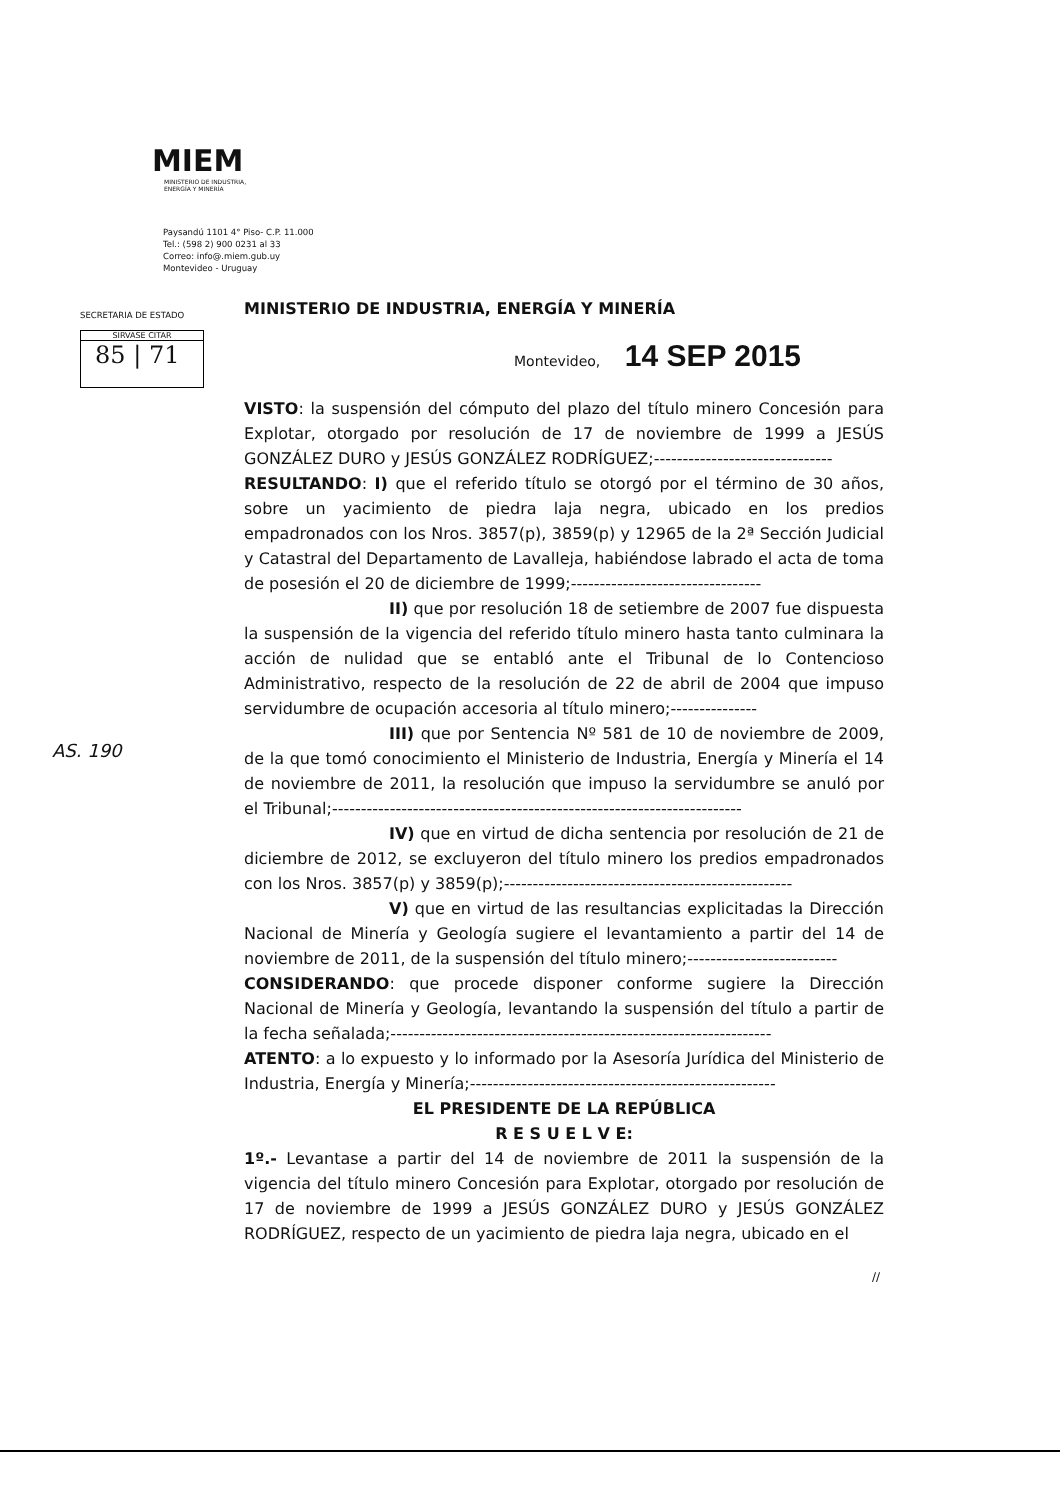MIEM
MINISTERIO DE INDUSTRIA,
ENERGÍA Y MINERÍA
Paysandú 1101 4° Piso- C.P. 11.000
Tel.: (598 2) 900 0231 al 33
Correo: info@.miem.gub.uy
Montevideo - Uruguay
SECRETARIA DE ESTADO
SIRVASE CITAR
85 | 71
AS. 190
MINISTERIO DE INDUSTRIA, ENERGÍA Y MINERÍA
Montevideo, 14 SEP 2015
VISTO: la suspensión del cómputo del plazo del título minero Concesión para Explotar, otorgado por resolución de 17 de noviembre de 1999 a JESÚS GONZÁLEZ DURO y JESÚS GONZÁLEZ RODRÍGUEZ;-------------------------------
RESULTANDO: I) que el referido título se otorgó por el término de 30 años, sobre un yacimiento de piedra laja negra, ubicado en los predios empadronados con los Nros. 3857(p), 3859(p) y 12965 de la 2ª Sección Judicial y Catastral del Departamento de Lavalleja, habiéndose labrado el acta de toma de posesión el 20 de diciembre de 1999;---------------------------------
II) que por resolución 18 de setiembre de 2007 fue dispuesta la suspensión de la vigencia del referido título minero hasta tanto culminara la acción de nulidad que se entabló ante el Tribunal de lo Contencioso Administrativo, respecto de la resolución de 22 de abril de 2004 que impuso servidumbre de ocupación accesoria al título minero;---------------
III) que por Sentencia Nº 581 de 10 de noviembre de 2009, de la que tomó conocimiento el Ministerio de Industria, Energía y Minería el 14 de noviembre de 2011, la resolución que impuso la servidumbre se anuló por el Tribunal;-----------------------------------------------------------------------
IV) que en virtud de dicha sentencia por resolución de 21 de diciembre de 2012, se excluyeron del título minero los predios empadronados con los Nros. 3857(p) y 3859(p);--------------------------------------------------
V) que en virtud de las resultancias explicitadas la Dirección Nacional de Minería y Geología sugiere el levantamiento a partir del 14 de noviembre de 2011, de la suspensión del título minero;--------------------------
CONSIDERANDO: que procede disponer conforme sugiere la Dirección Nacional de Minería y Geología, levantando la suspensión del título a partir de la fecha señalada;------------------------------------------------------------------
ATENTO: a lo expuesto y lo informado por la Asesoría Jurídica del Ministerio de Industria, Energía y Minería;-----------------------------------------------------
EL PRESIDENTE DE LA REPÚBLICA
R E S U E L V E:
1º.- Levantase a partir del 14 de noviembre de 2011 la suspensión de la vigencia del título minero Concesión para Explotar, otorgado por resolución de 17 de noviembre de 1999 a JESÚS GONZÁLEZ DURO y JESÚS GONZÁLEZ RODRÍGUEZ, respecto de un yacimiento de piedra laja negra, ubicado en el
//